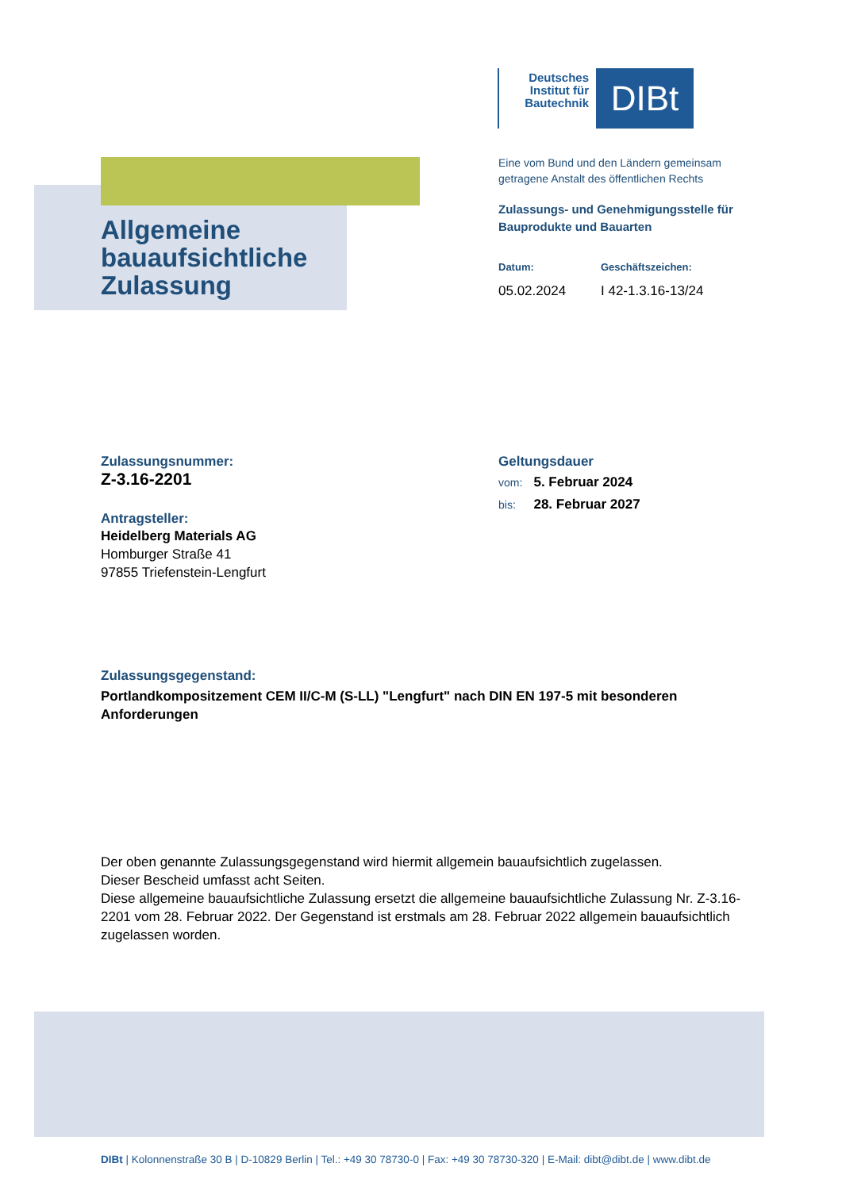Deutsches Institut für Bautechnik
DIBt
Allgemeine
bauaufsichtliche
Zulassung
Eine vom Bund und den Ländern gemeinsam getragene Anstalt des öffentlichen Rechts
Zulassungs- und Genehmigungsstelle für Bauprodukte und Bauarten
Datum: Geschäftszeichen:
05.02.2024 I 42-1.3.16-13/24
Zulassungsnummer:
Z-3.16-2201
Antragsteller:
Heidelberg Materials AG
Homburger Straße 41
97855 Triefenstein-Lengfurt
Geltungsdauer
vom: 5. Februar 2024
bis: 28. Februar 2027
Zulassungsgegenstand:
Portlandkompositzement CEM II/C-M (S-LL) "Lengfurt" nach DIN EN 197-5 mit besonderen Anforderungen
Der oben genannte Zulassungsgegenstand wird hiermit allgemein bauaufsichtlich zugelassen.
Dieser Bescheid umfasst acht Seiten.
Diese allgemeine bauaufsichtliche Zulassung ersetzt die allgemeine bauaufsichtliche Zulassung Nr. Z-3.16-2201 vom 28. Februar 2022. Der Gegenstand ist erstmals am 28. Februar 2022 allgemein bauaufsichtlich zugelassen worden.
DIBt | Kolonnenstraße 30 B | D-10829 Berlin | Tel.: +49 30 78730-0 | Fax: +49 30 78730-320 | E-Mail: dibt@dibt.de | www.dibt.de